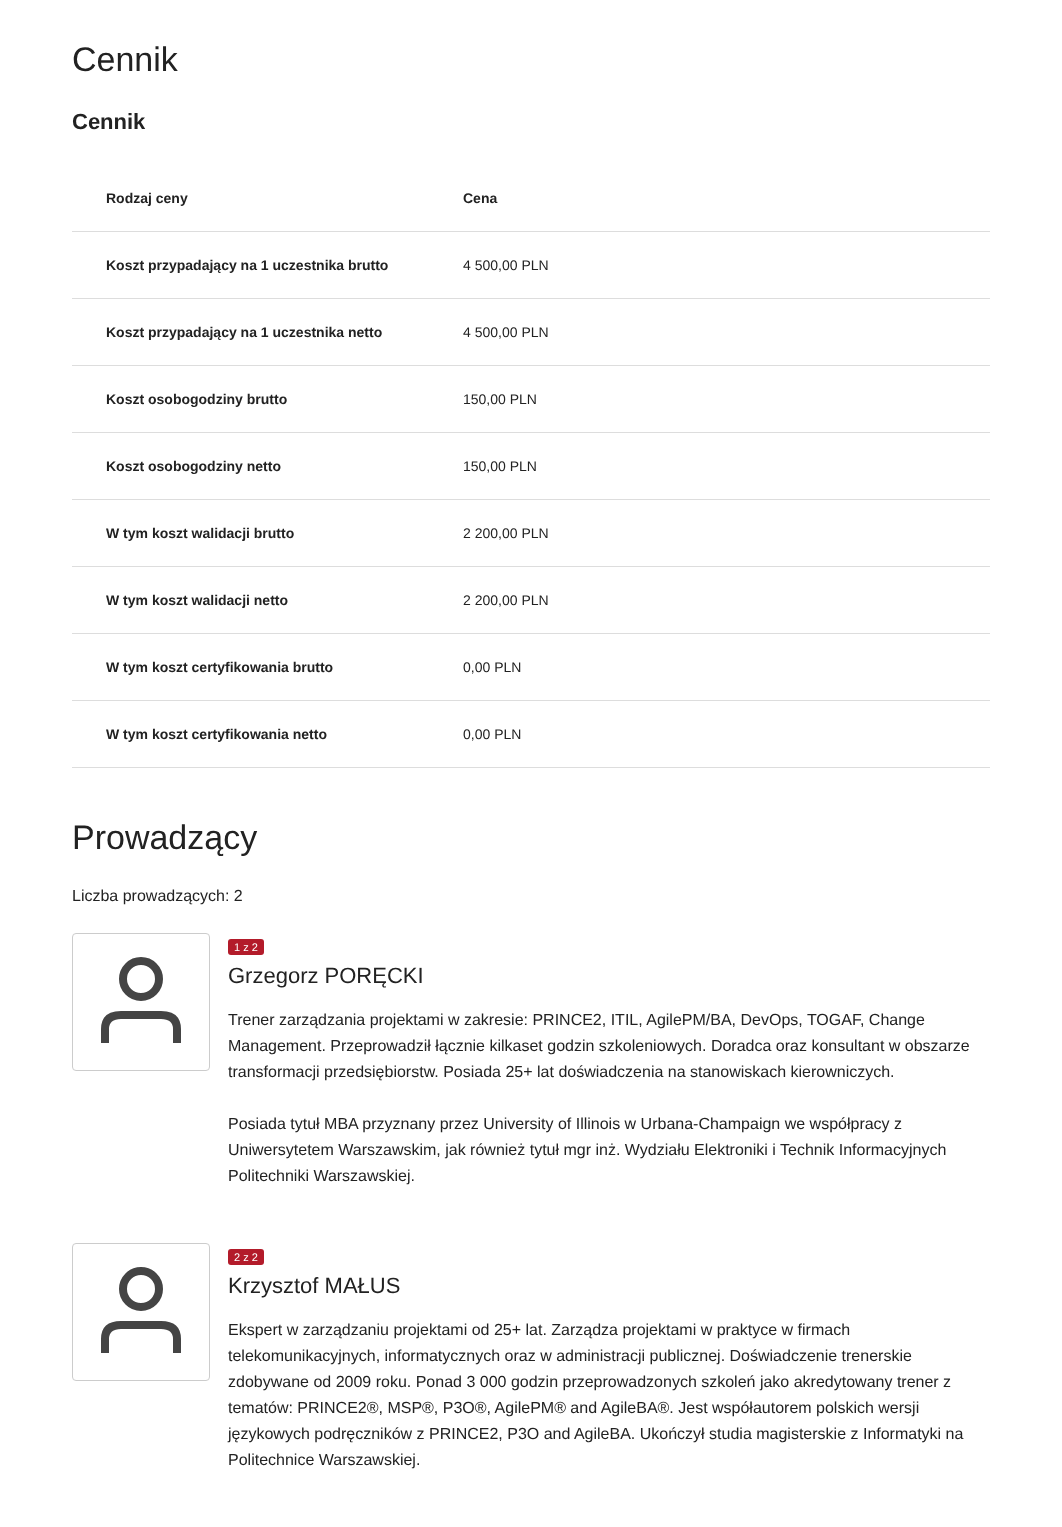Cennik
Cennik
| Rodzaj ceny | Cena |
| --- | --- |
| Koszt przypadający na 1 uczestnika brutto | 4 500,00 PLN |
| Koszt przypadający na 1 uczestnika netto | 4 500,00 PLN |
| Koszt osobogodziny brutto | 150,00 PLN |
| Koszt osobogodziny netto | 150,00 PLN |
| W tym koszt walidacji brutto | 2 200,00 PLN |
| W tym koszt walidacji netto | 2 200,00 PLN |
| W tym koszt certyfikowania brutto | 0,00 PLN |
| W tym koszt certyfikowania netto | 0,00 PLN |
Prowadzący
Liczba prowadzących: 2
1 z 2
Grzegorz PORĘCKI
Trener zarządzania projektami w zakresie: PRINCE2, ITIL, AgilePM/BA, DevOps, TOGAF, Change Management. Przeprowadził łącznie kilkaset godzin szkoleniowych. Doradca oraz konsultant w obszarze transformacji przedsiębiorstw. Posiada 25+ lat doświadczenia na stanowiskach kierowniczych.
Posiada tytuł MBA przyznany przez University of Illinois w Urbana-Champaign we współpracy z Uniwersytetem Warszawskim, jak również tytuł mgr inż. Wydziału Elektroniki i Technik Informacyjnych Politechniki Warszawskiej.
2 z 2
Krzysztof MAŁUS
Ekspert w zarządzaniu projektami od 25+ lat. Zarządza projektami w praktyce w firmach telekomunikacyjnych, informatycznych oraz w administracji publicznej. Doświadczenie trenerskie zdobywane od 2009 roku. Ponad 3 000 godzin przeprowadzonych szkoleń jako akredytowany trener z tematów: PRINCE2®, MSP®, P3O®, AgilePM® and AgileBA®. Jest współautorem polskich wersji językowych podręczników z PRINCE2, P3O and AgileBA. Ukończył studia magisterskie z Informatyki na Politechnice Warszawskiej.